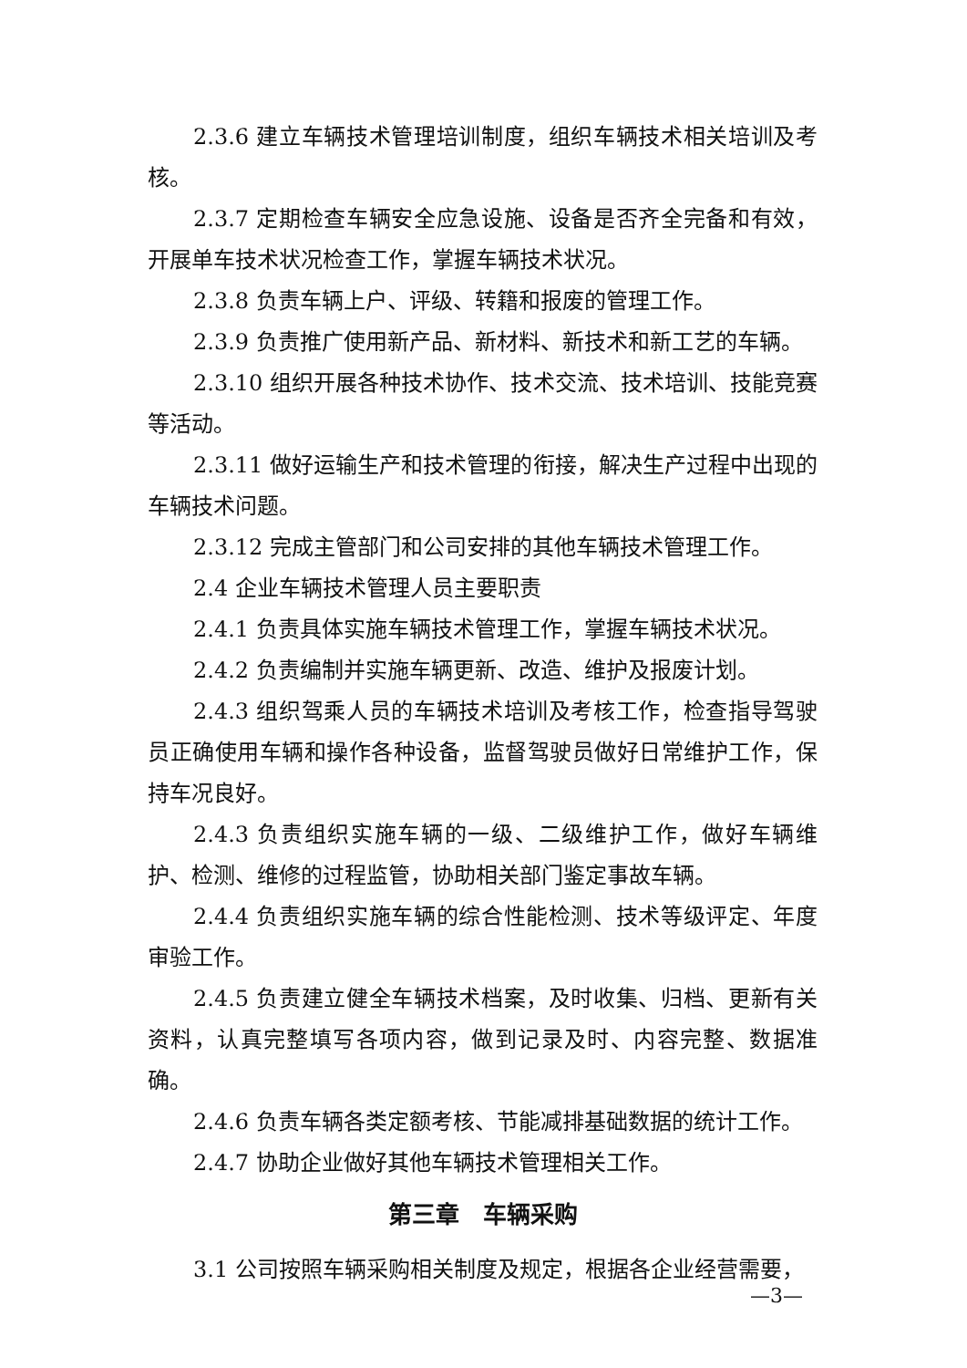2.3.6 建立车辆技术管理培训制度，组织车辆技术相关培训及考核。
2.3.7 定期检查车辆安全应急设施、设备是否齐全完备和有效，开展单车技术状况检查工作，掌握车辆技术状况。
2.3.8 负责车辆上户、评级、转籍和报废的管理工作。
2.3.9 负责推广使用新产品、新材料、新技术和新工艺的车辆。
2.3.10 组织开展各种技术协作、技术交流、技术培训、技能竞赛等活动。
2.3.11 做好运输生产和技术管理的衔接，解决生产过程中出现的车辆技术问题。
2.3.12 完成主管部门和公司安排的其他车辆技术管理工作。
2.4 企业车辆技术管理人员主要职责
2.4.1 负责具体实施车辆技术管理工作，掌握车辆技术状况。
2.4.2 负责编制并实施车辆更新、改造、维护及报废计划。
2.4.3 组织驾乘人员的车辆技术培训及考核工作，检查指导驾驶员正确使用车辆和操作各种设备，监督驾驶员做好日常维护工作，保持车况良好。
2.4.3 负责组织实施车辆的一级、二级维护工作，做好车辆维护、检测、维修的过程监管，协助相关部门鉴定事故车辆。
2.4.4 负责组织实施车辆的综合性能检测、技术等级评定、年度审验工作。
2.4.5 负责建立健全车辆技术档案，及时收集、归档、更新有关资料，认真完整填写各项内容，做到记录及时、内容完整、数据准确。
2.4.6 负责车辆各类定额考核、节能减排基础数据的统计工作。
2.4.7 协助企业做好其他车辆技术管理相关工作。
第三章　车辆采购
3.1 公司按照车辆采购相关制度及规定，根据各企业经营需要，
—3—